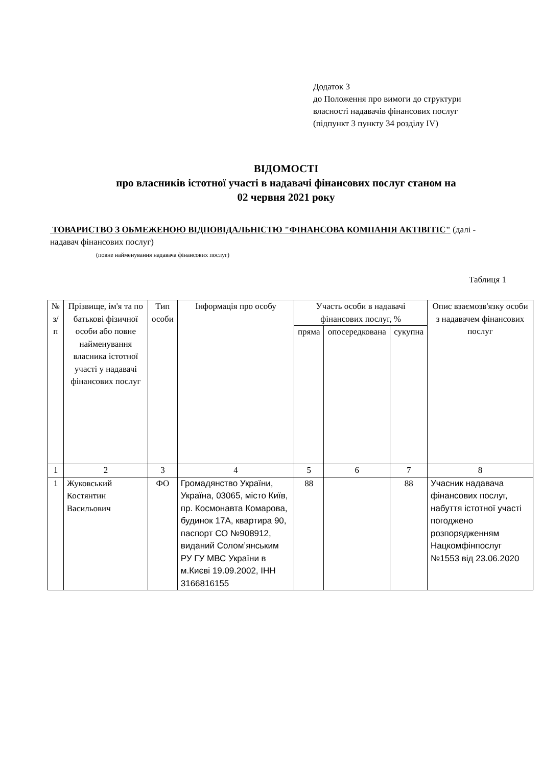Додаток 3
до Положення про вимоги до структури
власності надавачів фінансових послуг
(підпункт 3 пункту 34 розділу IV)
ВІДОМОСТІ
про власників істотної участі в надавачі фінансових послуг станом на
02 червня 2021 року
ТОВАРИСТВО З ОБМЕЖЕНОЮ ВІДПОВІДАЛЬНІСТЮ "ФІНАНСОВА КОМПАНІЯ АКТІВІТІС" (далі - надавач фінансових послуг)
(повне найменування надавача фінансових послуг)
Таблиця 1
| № з/п | Прізвище, ім'я та по батькові фізичної особи або повне найменування власника істотної участі у надавачі фінансових послуг | Тип особи | Інформація про особу | Участь особи в надавачі фінансових послуг, % | | | Опис взаємозв'язку особи з надавачем фінансових послуг |
| --- | --- | --- | --- | --- | --- | --- | --- |
| | | | | пряма | опосередкована | сукупна | |
| 1 | 2 | 3 | 4 | 5 | 6 | 7 | 8 |
| 1 | Жуковський Костянтин Васильович | ФО | Громадянство України, Україна, 03065, місто Київ, пр. Космонавта Комарова, будинок 17А, квартира 90, паспорт СО №908912, виданий Солом’янським РУ ГУ МВС України в м.Києві 19.09.2002, ІНН 3166816155 | 88 | | 88 | Учасник надавача фінансових послуг, набуття істотної участі погоджено розпорядженням Нацкомфінпослуг №1553 від 23.06.2020 |